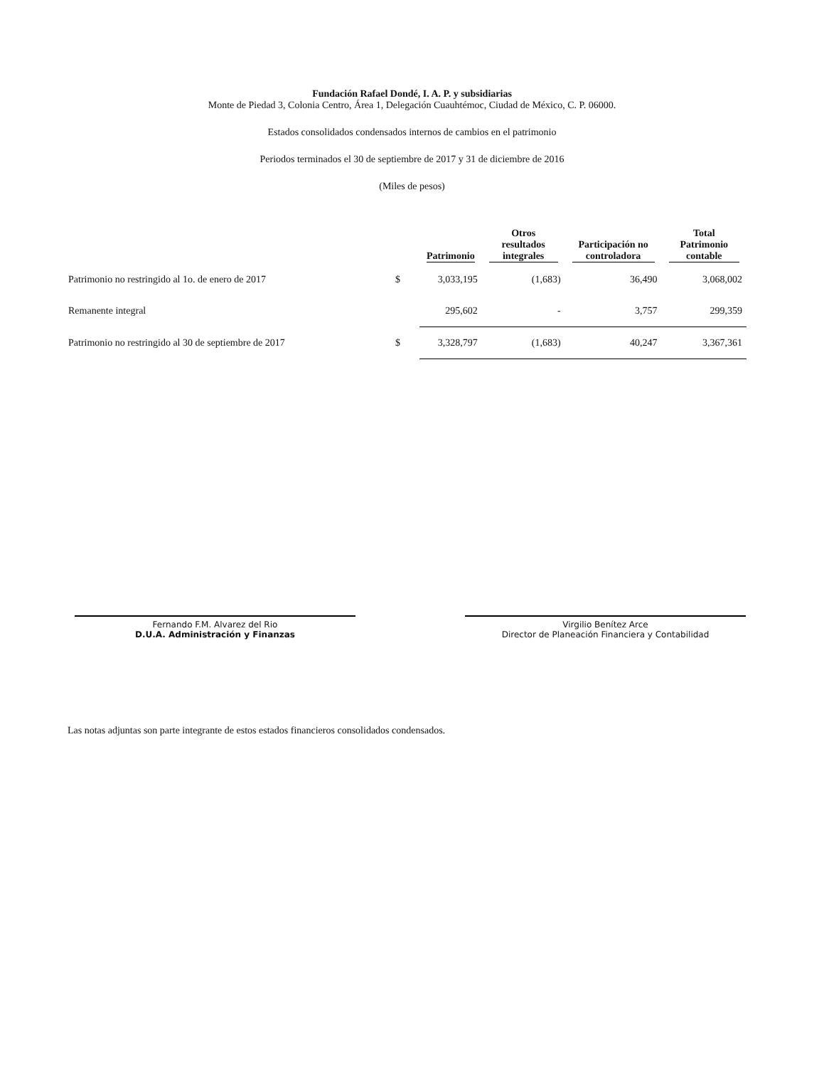Fundación Rafael Dondé, I. A. P. y subsidiarias
Monte de Piedad 3, Colonia Centro, Área 1, Delegación Cuauhtémoc, Ciudad de México, C. P. 06000.
Estados consolidados condensados internos de cambios en el patrimonio
Periodos terminados el 30 de septiembre de 2017 y 31 de diciembre de 2016
(Miles de pesos)
| | | Patrimonio | Otros resultados integrales | Participación no controladora | Total Patrimonio contable |
| --- | --- | --- | --- | --- | --- |
| Patrimonio no restringido al 1o. de enero de 2017 | $ | 3,033,195 | (1,683) | 36,490 | 3,068,002 |
| Remanente integral | | 295,602 | - | 3,757 | 299,359 |
| Patrimonio no restringido al 30 de septiembre de 2017 | $ | 3,328,797 | (1,683) | 40,247 | 3,367,361 |
Fernando F.M. Alvarez del Rio
D.U.A. Administración y Finanzas
Virgilio Benítez Arce
Director de Planeación Financiera y Contabilidad
Las notas adjuntas son parte integrante de estos estados financieros consolidados condensados.